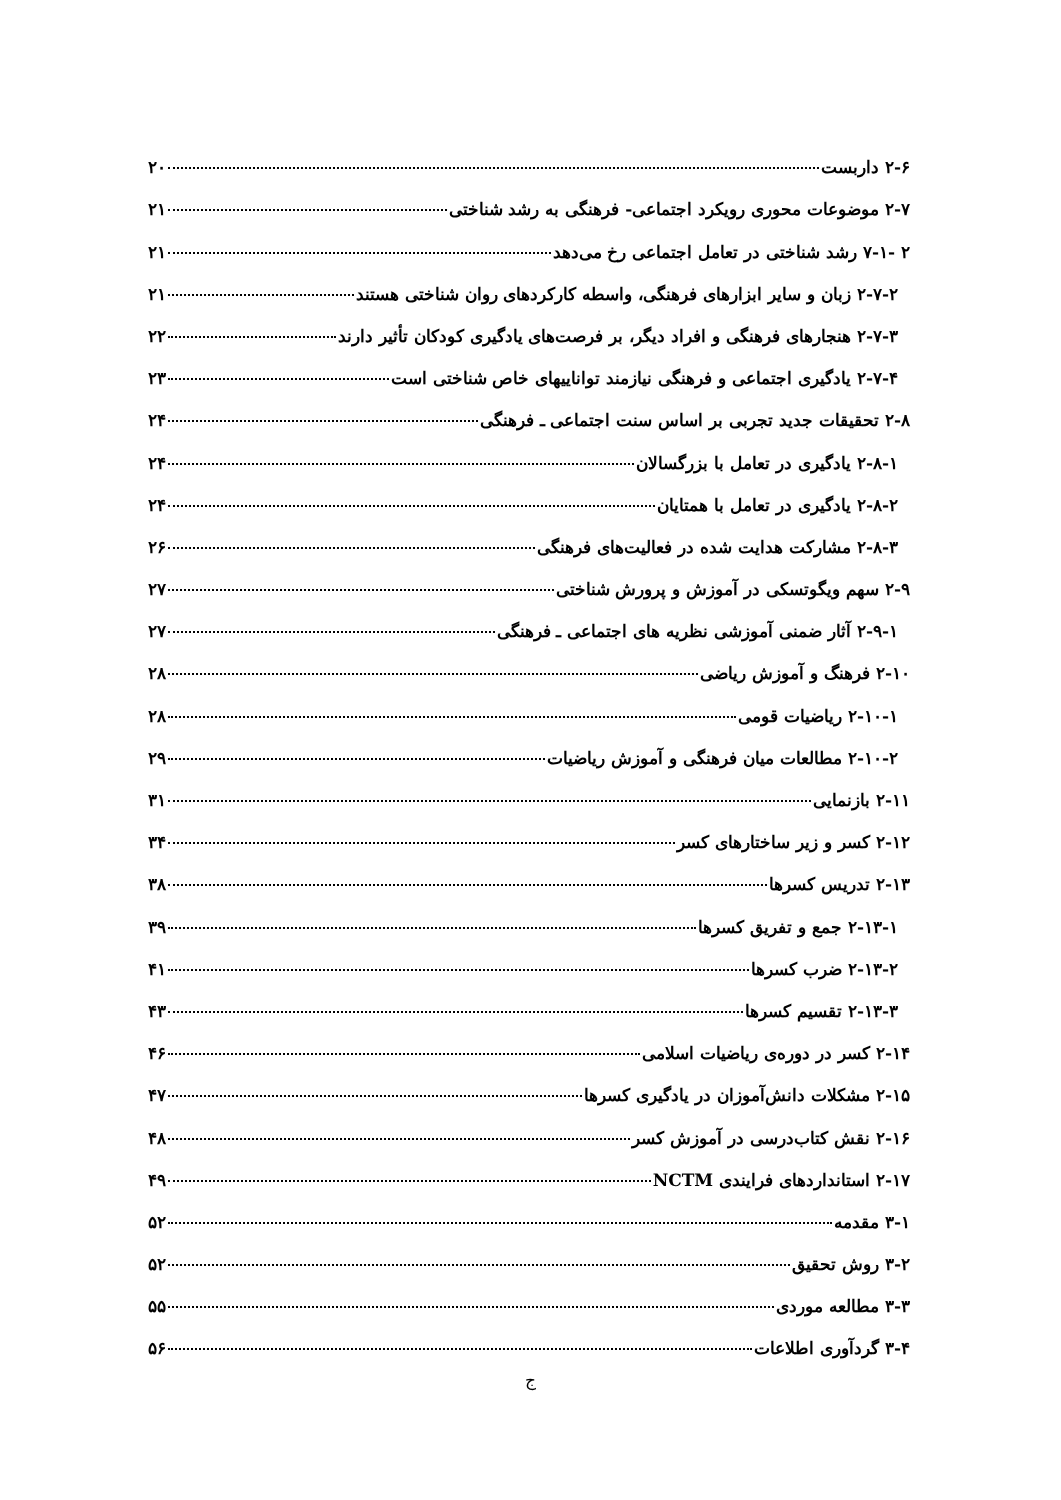۲-۶ داربست ۲۰
۲-۷ موضوعات محوری رویکرد اجتماعی- فرهنگی به رشد شناختی ۲۱
۲ -۷-۱ رشد شناختی در تعامل اجتماعی رخ می‌دهد ۲۱
۲-۷-۲ زبان و سایر ابزارهای فرهنگی، واسطه کارکردهای روان شناختی هستند ۲۱
۲-۷-۳ هنجارهای فرهنگی و افراد دیگر، بر فرصت‌های یادگیری کودکان تأثیر دارند ۲۲
۲-۷-۴ یادگیری اجتماعی و فرهنگی نیازمند تواناییهای خاص شناختی است ۲۳
۲-۸ تحقیقات جدید تجربی بر اساس سنت اجتماعی ـ فرهنگی ۲۴
۲-۸-۱ یادگیری در تعامل با بزرگسالان ۲۴
۲-۸-۲ یادگیری در تعامل با همتایان ۲۴
۲-۸-۳ مشارکت هدایت شده در فعالیت‌های فرهنگی ۲۶
۲-۹ سهم ویگوتسکی در آموزش و پرورش شناختی ۲۷
۲-۹-۱ آثار ضمنی آموزشی نظریه های اجتماعی ـ فرهنگی ۲۷
۲-۱۰ فرهنگ و آموزش ریاضی ۲۸
۲-۱۰-۱ ریاضیات قومی ۲۸
۲-۱۰-۲ مطالعات میان فرهنگی و آموزش ریاضیات ۲۹
۲-۱۱ بازنمایی ۳۱
۲-۱۲ کسر و زیر ساختارهای کسر ۳۴
۲-۱۳ تدریس کسرها ۳۸
۲-۱۳-۱ جمع و تفریق کسرها ۳۹
۲-۱۳-۲ ضرب کسرها ۴۱
۲-۱۳-۳ تقسیم کسرها ۴۳
۲-۱۴ کسر در دوره‌ی ریاضیات اسلامی ۴۶
۲-۱۵ مشکلات دانش‌آموزان در یادگیری کسرها ۴۷
۲-۱۶ نقش کتاب‌درسی در آموزش کسر ۴۸
۲-۱۷ استانداردهای فرایندی NCTM ۴۹
۳-۱ مقدمه ۵۲
۳-۲ روش تحقیق ۵۲
۳-۳ مطالعه موردی ۵۵
۳-۴ گردآوری اطلاعات ۵۶
ج